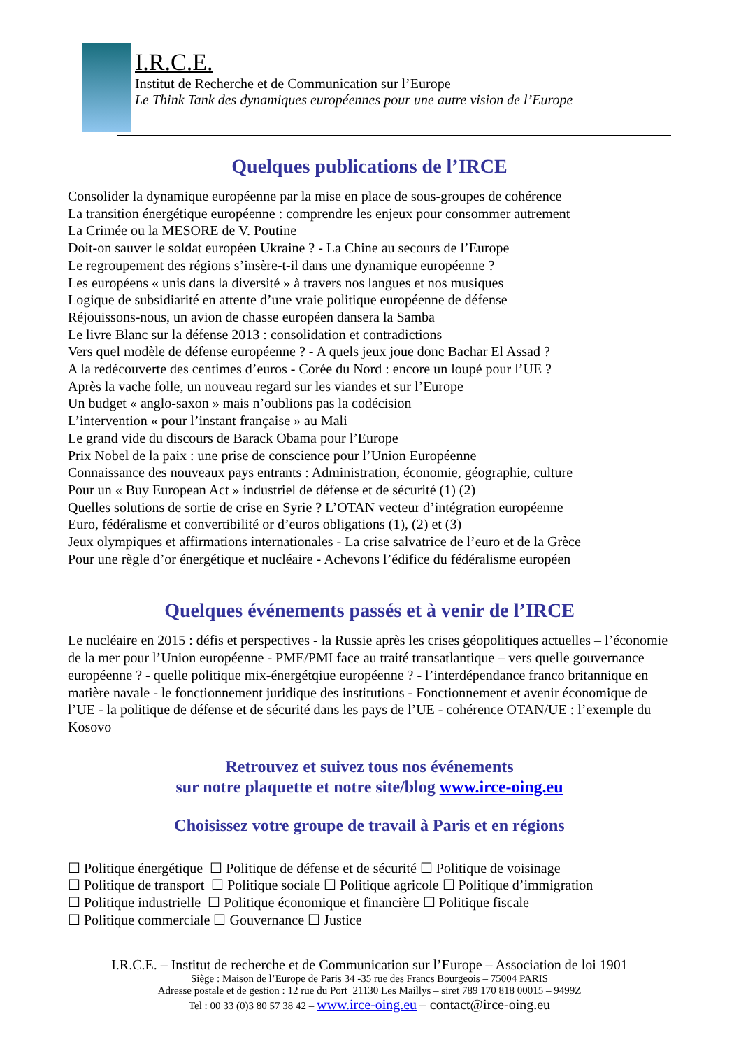I.R.C.E.
Institut de Recherche et de Communication sur l’Europe
Le Think Tank des dynamiques européennes pour une autre vision de l’Europe
Quelques publications de l’IRCE
Consolider la dynamique européenne par la mise en place de sous-groupes de cohérence
La transition énergétique européenne : comprendre les enjeux pour consommer autrement
La Crimée ou la MESORE de V. Poutine
Doit-on sauver le soldat européen Ukraine ? - La Chine au secours de l’Europe
Le regroupement des régions s’insère-t-il dans une dynamique européenne ?
Les européens « unis dans la diversité » à travers nos langues et nos musiques
Logique de subsidiarité en attente d’une vraie politique européenne de défense
Réjouissons-nous, un avion de chasse européen dansera la Samba
Le livre Blanc sur la défense 2013 : consolidation et contradictions
Vers quel modèle de défense européenne ? - A quels jeux joue donc Bachar El Assad ?
A la redécouverte des centimes d’euros - Corée du Nord : encore un loupé pour l’UE ?
Après la vache folle, un nouveau regard sur les viandes et sur l’Europe
Un budget « anglo-saxon » mais n’oublions pas la codécision
L’intervention « pour l’instant française » au Mali
Le grand vide du discours de Barack Obama pour l’Europe
Prix Nobel de la paix : une prise de conscience pour l’Union Européenne
Connaissance des nouveaux pays entrants : Administration, économie, géographie, culture
Pour un « Buy European Act » industriel de défense et de sécurité (1) (2)
Quelles solutions de sortie de crise en Syrie ? L’OTAN vecteur d’intégration européenne
Euro, fédéralisme et convertibilité or d’euros obligations (1), (2) et (3)
Jeux olympiques et affirmations internationales - La crise salvatrice de l’euro et de la Grèce
Pour une règle d’or énergétique et nucléaire - Achevons l’édifice du fédéralisme européen
Quelques événements passés et à venir de l’IRCE
Le nucléaire en 2015 : défis et perspectives - la Russie après les crises géopolitiques actuelles – l’économie de la mer pour l’Union européenne - PME/PMI face au traité transatlantique – vers quelle gouvernance européenne ? - quelle politique mix-énergétqiue européenne ? - l’interdépendance franco britannique en matière navale - le fonctionnement juridique des institutions - Fonctionnement et avenir économique de l’UE - la politique de défense et de sécurité dans les pays de l’UE - cohérence OTAN/UE : l’exemple du Kosovo
Retrouvez et suivez tous nos événements
sur notre plaquette et notre site/blog www.irce-oing.eu
Choisissez votre groupe de travail à Paris et en régions
☐ Politique énergétique ☐ Politique de défense et de sécurité ☐ Politique de voisinage
☐ Politique de transport ☐ Politique sociale ☐ Politique agricole ☐ Politique d’immigration
☐ Politique industrielle ☐ Politique économique et financière ☐ Politique fiscale
☐ Politique commerciale ☐ Gouvernance ☐ Justice
I.R.C.E. – Institut de recherche et de Communication sur l’Europe – Association de loi 1901
Siège : Maison de l’Europe de Paris 34 -35 rue des Francs Bourgeois – 75004 PARIS
Adresse postale et de gestion : 12 rue du Port 21130 Les Maillys – siret 789 170 818 00015 – 9499Z
Tel : 00 33 (0)3 80 57 38 42 – www.irce-oing.eu – contact@irce-oing.eu